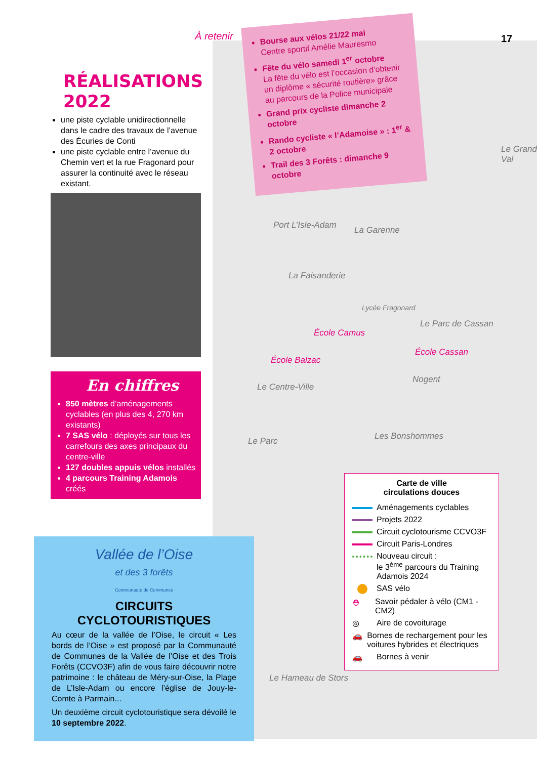17
RÉALISATIONS 2022
une piste cyclable unidirectionnelle dans le cadre des travaux de l’avenue des Écuries de Conti
une piste cyclable entre l’avenue du Chemin vert et la rue Fragonard pour assurer la continuité avec le réseau existant.
En chiffres
850 mètres d’aménagements cyclables (en plus des 4, 270 km existants)
7 SAS vélo : déployés sur tous les carrefours des axes principaux du centre-ville
127 doubles appuis vélos installés
4 parcours Training Adamois créés
Bourse aux vélos 21/22 mai
Centre sportif Amélie Mauresmo
Fête du vélo samedi 1<sup>er</sup> octobre
La fête du vélo est l’occasion d’obtenir un diplôme « sécurité routière» grâce au parcours de la Police municipale
Grand prix cycliste dimanche 2 octobre
Rando cycliste « l’Adamoise » : 1<sup>er</sup> & 2 octobre
Trail des 3 Forêts : dimanche 9 octobre
À retenir
Port L’Isle-Adam La Garenne
Le Grand Val
La Faisanderie
Lycée Fragonard
Le Parc de Cassan
École Camus
École Cassan
École Balzac
Nogent
Le Centre-Ville
Le Parc Les Bonshommes
Le Hameau de Stors
Vallée de l’Oise
et des 3 forêts
Communauté de Communes
CIRCUITS CYCLOTOURISTIQUES
Au cœur de la vallée de l’Oise, le circuit « Les bords de l’Oise » est proposé par la Communauté de Communes de la Vallée de l’Oise et des Trois Forêts (CCVO3F) afin de vous faire découvrir notre patrimoine : le château de Méry-sur-Oise, la Plage de L’Isle-Adam ou encore l’église de Jouy-le-Comte à Parmain...
Un deuxième circuit cyclotouristique sera dévoilé le 10 septembre 2022.
Carte de ville
circulations douces
Aménagements cyclables
Projets 2022
Circuit cyclotourisme CCVO3F
Circuit Paris-Londres
Nouveau circuit :
le 3<sup>ème</sup> parcours du Training Adamois 2024
SAS vélo
⛑ Savoir pédaler à vélo (CM1 - CM2)
◎ Aire de covoiturage
🚗 Bornes de rechargement pour les voitures hybrides et électriques
🚗 Bornes à venir